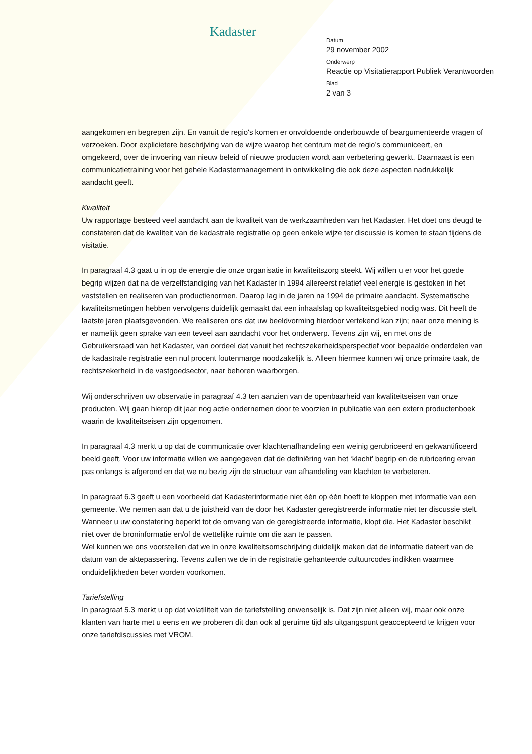Kadaster
Datum
29 november 2002
Onderwerp
Reactie op Visitatierapport Publiek Verantwoorden
Blad
2 van 3
aangekomen en begrepen zijn. En vanuit de regio's komen er onvoldoende onderbouwde of beargumenteerde vragen of verzoeken. Door explicietere beschrijving van de wijze waarop het centrum met de regio’s communiceert, en omgekeerd, over de invoering van nieuw beleid of nieuwe producten wordt aan verbetering gewerkt. Daarnaast is een communicatietraining voor het gehele Kadastermanagement in ontwikkeling die ook deze aspecten nadrukkelijk aandacht geeft.
Kwaliteit
Uw rapportage besteed veel aandacht aan de kwaliteit van de werkzaamheden van het Kadaster. Het doet ons deugd te constateren dat de kwaliteit van de kadastrale registratie op geen enkele wijze ter discussie is komen te staan tijdens de visitatie.
In paragraaf 4.3 gaat u in op de energie die onze organisatie in kwaliteitszorg steekt. Wij willen u er voor het goede begrip wijzen dat na de verzelfstandiging van het Kadaster in 1994 allereerst relatief veel energie is gestoken in het vaststellen en realiseren van productienormen. Daarop lag in de jaren na 1994 de primaire aandacht. Systematische kwaliteitsmetingen hebben vervolgens duidelijk gemaakt dat een inhaalslag op kwaliteitsgebied nodig was. Dit heeft de laatste jaren plaatsgevonden. We realiseren ons dat uw beeldvorming hierdoor vertekend kan zijn; naar onze mening is er namelijk geen sprake van een teveel aan aandacht voor het onderwerp. Tevens zijn wij, en met ons de Gebruikersraad van het Kadaster, van oordeel dat vanuit het rechtszekerheidsperspectief voor bepaalde onderdelen van de kadastrale registratie een nul procent foutenmarge noodzakelijk is. Alleen hiermee kunnen wij onze primaire taak, de rechtszekerheid in de vastgoedsector, naar behoren waarborgen.
Wij onderschrijven uw observatie in paragraaf 4.3 ten aanzien van de openbaarheid van kwaliteitseisen van onze producten. Wij gaan hierop dit jaar nog actie ondernemen door te voorzien in publicatie van een extern productenboek waarin de kwaliteitseisen zijn opgenomen.
In paragraaf 4.3 merkt u op dat de communicatie over klachtenafhandeling een weinig gerubriceerd en gekwantificeerd beeld geeft. Voor uw informatie willen we aangegeven dat de definiëring van het ‘klacht’ begrip en de rubricering ervan pas onlangs is afgerond en dat we nu bezig zijn de structuur van afhandeling van klachten te verbeteren.
In paragraaf 6.3 geeft u een voorbeeld dat Kadasterinformatie niet één op één hoeft te kloppen met informatie van een gemeente. We nemen aan dat u de juistheid van de door het Kadaster geregistreerde informatie niet ter discussie stelt. Wanneer u uw constatering beperkt tot de omvang van de geregistreerde informatie, klopt die. Het Kadaster beschikt niet over de broninformatie en/of de wettelijke ruimte om die aan te passen.
Wel kunnen we ons voorstellen dat we in onze kwaliteitsomschrijving duidelijk maken dat de informatie dateert van de datum van de aktepassering. Tevens zullen we de in de registratie gehanteerde cultuurcodes indikken waarmee onduidelijkheden beter worden voorkomen.
Tariefstelling
In paragraaf 5.3 merkt u op dat volatiliteit van de tariefstelling onwenselijk is. Dat zijn niet alleen wij, maar ook onze klanten van harte met u eens en we proberen dit dan ook al geruime tijd als uitgangspunt geaccepteerd te krijgen voor onze tariefdiscussies met VROM.